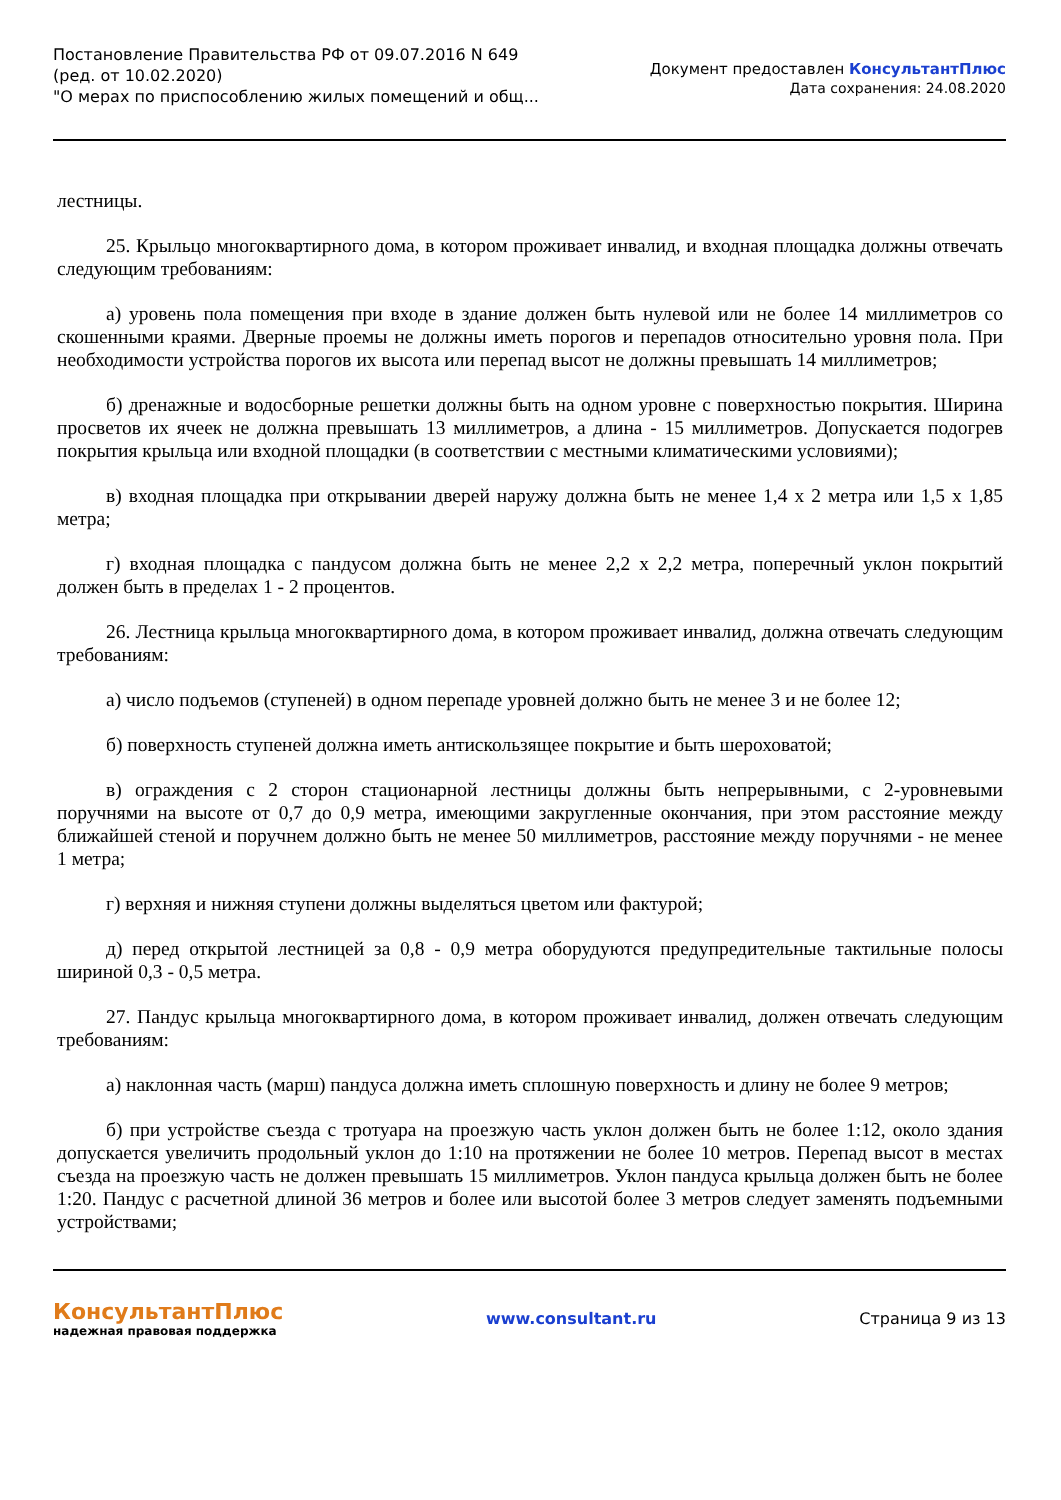Постановление Правительства РФ от 09.07.2016 N 649
(ред. от 10.02.2020)
"О мерах по приспособлению жилых помещений и общ...
Документ предоставлен КонсультантПлюс
Дата сохранения: 24.08.2020
лестницы.
25. Крыльцо многоквартирного дома, в котором проживает инвалид, и входная площадка должны отвечать следующим требованиям:
а) уровень пола помещения при входе в здание должен быть нулевой или не более 14 миллиметров со скошенными краями. Дверные проемы не должны иметь порогов и перепадов относительно уровня пола. При необходимости устройства порогов их высота или перепад высот не должны превышать 14 миллиметров;
б) дренажные и водосборные решетки должны быть на одном уровне с поверхностью покрытия. Ширина просветов их ячеек не должна превышать 13 миллиметров, а длина - 15 миллиметров. Допускается подогрев покрытия крыльца или входной площадки (в соответствии с местными климатическими условиями);
в) входная площадка при открывании дверей наружу должна быть не менее 1,4 x 2 метра или 1,5 x 1,85 метра;
г) входная площадка с пандусом должна быть не менее 2,2 x 2,2 метра, поперечный уклон покрытий должен быть в пределах 1 - 2 процентов.
26. Лестница крыльца многоквартирного дома, в котором проживает инвалид, должна отвечать следующим требованиям:
а) число подъемов (ступеней) в одном перепаде уровней должно быть не менее 3 и не более 12;
б) поверхность ступеней должна иметь антискользящее покрытие и быть шероховатой;
в) ограждения с 2 сторон стационарной лестницы должны быть непрерывными, с 2-уровневыми поручнями на высоте от 0,7 до 0,9 метра, имеющими закругленные окончания, при этом расстояние между ближайшей стеной и поручнем должно быть не менее 50 миллиметров, расстояние между поручнями - не менее 1 метра;
г) верхняя и нижняя ступени должны выделяться цветом или фактурой;
д) перед открытой лестницей за 0,8 - 0,9 метра оборудуются предупредительные тактильные полосы шириной 0,3 - 0,5 метра.
27. Пандус крыльца многоквартирного дома, в котором проживает инвалид, должен отвечать следующим требованиям:
а) наклонная часть (марш) пандуса должна иметь сплошную поверхность и длину не более 9 метров;
б) при устройстве съезда с тротуара на проезжую часть уклон должен быть не более 1:12, около здания допускается увеличить продольный уклон до 1:10 на протяжении не более 10 метров. Перепад высот в местах съезда на проезжую часть не должен превышать 15 миллиметров. Уклон пандуса крыльца должен быть не более 1:20. Пандус с расчетной длиной 36 метров и более или высотой более 3 метров следует заменять подъемными устройствами;
КонсультантПлюс
надежная правовая поддержка
www.consultant.ru Страница 9 из 13